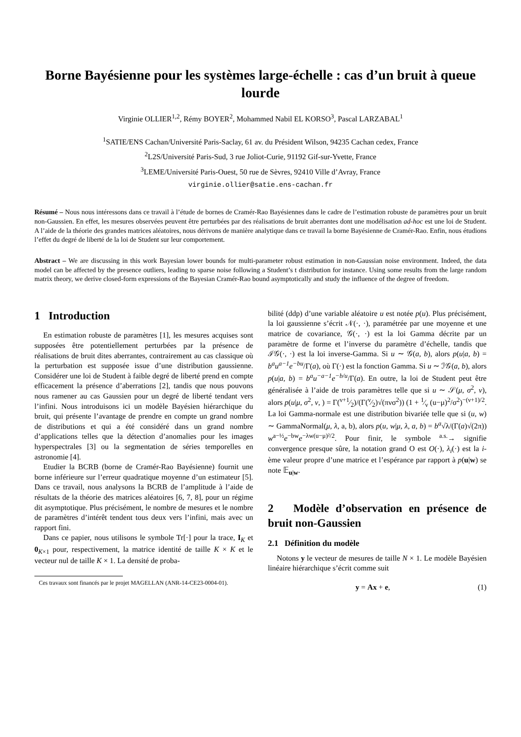Borne Bayésienne pour les systèmes large-échelle : cas d’un bruit à queue lourde
Virginie OLLIER<sup>1,2</sup>, Rémy BOYER<sup>2</sup>, Mohammed Nabil EL KORSO<sup>3</sup>, Pascal LARZABAL<sup>1</sup>
<sup>1</sup> SATIE/ENS Cachan/Université Paris-Saclay, 61 av. du Président Wilson, 94235 Cachan cedex, France
<sup>2</sup> L2S/Université Paris-Sud, 3 rue Joliot-Curie, 91192 Gif-sur-Yvette, France
<sup>3</sup> LEME/Université Paris-Ouest, 50 rue de Sèvres, 92410 Ville d’Avray, France
virginie.ollier@satie.ens-cachan.fr
Résumé – Nous nous intéressons dans ce travail à l’étude de bornes de Cramér-Rao Bayésiennes dans le cadre de l’estimation robuste de paramètres pour un bruit non-Gaussien. En effet, les mesures observées peuvent être perturbées par des réalisations de bruit aberrantes dont une modélisation ad-hoc est une loi de Student. A l’aide de la théorie des grandes matrices aléatoires, nous dérivons de manière analytique dans ce travail la borne Bayésienne de Cramér-Rao. Enfin, nous étudions l’effet du degré de liberté de la loi de Student sur leur comportement.
Abstract – We are discussing in this work Bayesian lower bounds for multi-parameter robust estimation in non-Gaussian noise environment. Indeed, the data model can be affected by the presence outliers, leading to sparse noise following a Student’s t distribution for instance. Using some results from the large random matrix theory, we derive closed-form expressions of the Bayesian Cramér-Rao bound asymptotically and study the influence of the degree of freedom.
1 Introduction
En estimation robuste de paramètres [1], les mesures acquises sont supposées être potentiellement perturbées par la présence de réalisations de bruit dites aberrantes, contrairement au cas classique où la perturbation est supposée issue d’une distribution gaussienne. Considérer une loi de Student à faible degré de liberté prend en compte efficacement la présence d’aberrations [2], tandis que nous pouvons nous ramener au cas Gaussien pour un degré de liberté tendant vers l’infini. Nous introduisons ici un modèle Bayésien hiérarchique du bruit, qui présente l’avantage de prendre en compte un grand nombre de distributions et qui a été considéré dans un grand nombre d’applications telles que la détection d’anomalies pour les images hyperspectrales [3] ou la segmentation de séries temporelles en astronomie [4].
Etudier la BCRB (borne de Cramér-Rao Bayésienne) fournit une borne inférieure sur l’erreur quadratique moyenne d’un estimateur [5]. Dans ce travail, nous analysons la BCRB de l’amplitude à l’aide de résultats de la théorie des matrices aléatoires [6, 7, 8], pour un régime dit asymptotique. Plus précisément, le nombre de mesures et le nombre de paramètres d’intérêt tendent tous deux vers l’infini, mais avec un rapport fini.
Dans ce papier, nous utilisons le symbole Tr[·] pour la trace, I<sub>K</sub> et 0<sub>K×1</sub> pour, respectivement, la matrice identité de taille K × K et le vecteur nul de taille K × 1. La densité de proba-
Ces travaux sont financés par le projet MAGELLAN (ANR-14-CE23-0004-01).
bilité (ddp) d’une variable aléatoire u est notée p(u). Plus précisément, la loi gaussienne s’écrit 𝒩(·, ·), paramétrée par une moyenne et une matrice de covariance, 𝒢(·, ·) est la loi Gamma décrite par un paramètre de forme et l’inverse du paramètre d’échelle, tandis que ℐ𝒢(·, ·) est la loi inverse-Gamma. Si u ∼ 𝒢(a, b), alors p(u|a, b) = b<sup>a</sup>u<sup>a−1</sup>e<sup>−bu</sup>/Γ(a), où Γ(·) est la fonction Gamma. Si u ∼ ℐ𝒢(a, b), alors p(u|a, b) = b<sup>a</sup>u<sup>−a−1</sup>e<sup>−b/u</sup>/Γ(a). En outre, la loi de Student peut être généralisée à l’aide de trois paramètres telle que si u ∼ 𝒮(μ, σ<sup>2</sup>, ν), alors p(u|μ, σ<sup>2</sup>, ν, ) = Γ(ν+1⁄2)/(Γ(ν⁄2)√(πνσ<sup>2</sup>)) (1 + 1⁄ν (u−μ)<sup>2</sup>/σ<sup>2</sup>)<sup>−(ν+1)/2</sup>. La loi Gamma-normale est une distribution bivariée telle que si (u, w) ∼ GammaNormal(μ, λ, a, b), alors p(u, w|μ, λ, a, b) = b<sup>a</sup>√λ/(Γ(a)√(2π)) w<sup>a−½</sup>e<sup>−bw</sup>e<sup>−λw(u−μ)²/2</sup>. Pour finir, le symbole <sup>a.s.</sup>→ signifie convergence presque sûre, la notation grand O est O(·), λ<sub>i</sub>(·) est la i-ème valeur propre d’une matrice et l’espérance par rapport à p(u|w) se note 𝔼<sub>u|w</sub>.
2 Modèle d’observation en présence de bruit non-Gaussien
2.1 Définition du modèle
Notons y le vecteur de mesures de taille N × 1. Le modèle Bayésien linéaire hiérarchique s’écrit comme suit
y = Ax + e, (1)